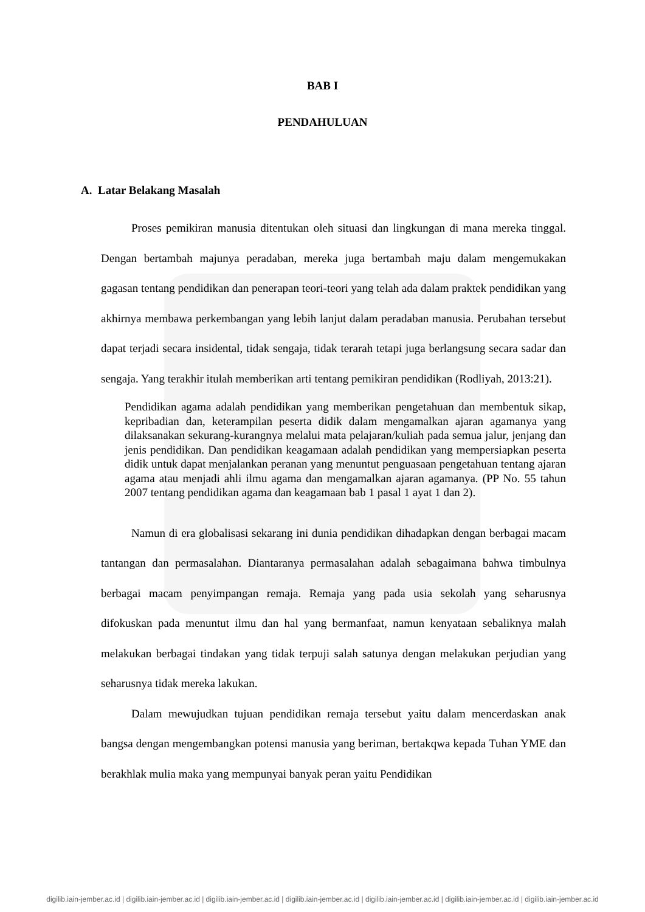BAB I
PENDAHULUAN
A. Latar Belakang Masalah
Proses pemikiran manusia ditentukan oleh situasi dan lingkungan di mana mereka tinggal. Dengan bertambah majunya peradaban, mereka juga bertambah maju dalam mengemukakan gagasan tentang pendidikan dan penerapan teori-teori yang telah ada dalam praktek pendidikan yang akhirnya membawa perkembangan yang lebih lanjut dalam peradaban manusia. Perubahan tersebut dapat terjadi secara insidental, tidak sengaja, tidak terarah tetapi juga berlangsung secara sadar dan sengaja. Yang terakhir itulah memberikan arti tentang pemikiran pendidikan (Rodliyah, 2013:21).
Pendidikan agama adalah pendidikan yang memberikan pengetahuan dan membentuk sikap, kepribadian dan, keterampilan peserta didik dalam mengamalkan ajaran agamanya yang dilaksanakan sekurang-kurangnya melalui mata pelajaran/kuliah pada semua jalur, jenjang dan jenis pendidikan. Dan pendidikan keagamaan adalah pendidikan yang mempersiapkan peserta didik untuk dapat menjalankan peranan yang menuntut penguasaan pengetahuan tentang ajaran agama atau menjadi ahli ilmu agama dan mengamalkan ajaran agamanya. (PP No. 55 tahun 2007 tentang pendidikan agama dan keagamaan bab 1 pasal 1 ayat 1 dan 2).
Namun di era globalisasi sekarang ini dunia pendidikan dihadapkan dengan berbagai macam tantangan dan permasalahan. Diantaranya permasalahan adalah sebagaimana bahwa timbulnya berbagai macam penyimpangan remaja. Remaja yang pada usia sekolah yang seharusnya difokuskan pada menuntut ilmu dan hal yang bermanfaat, namun kenyataan sebaliknya malah melakukan berbagai tindakan yang tidak terpuji salah satunya dengan melakukan perjudian yang seharusnya tidak mereka lakukan.
Dalam mewujudkan tujuan pendidikan remaja tersebut yaitu dalam mencerdaskan anak bangsa dengan mengembangkan potensi manusia yang beriman, bertakqwa kepada Tuhan YME dan berakhlak mulia maka yang mempunyai banyak peran yaitu Pendidikan
digilib.iain-jember.ac.id | digilib.iain-jember.ac.id | digilib.iain-jember.ac.id | digilib.iain-jember.ac.id | digilib.iain-jember.ac.id | digilib.iain-jember.ac.id | digilib.iain-jember.ac.id